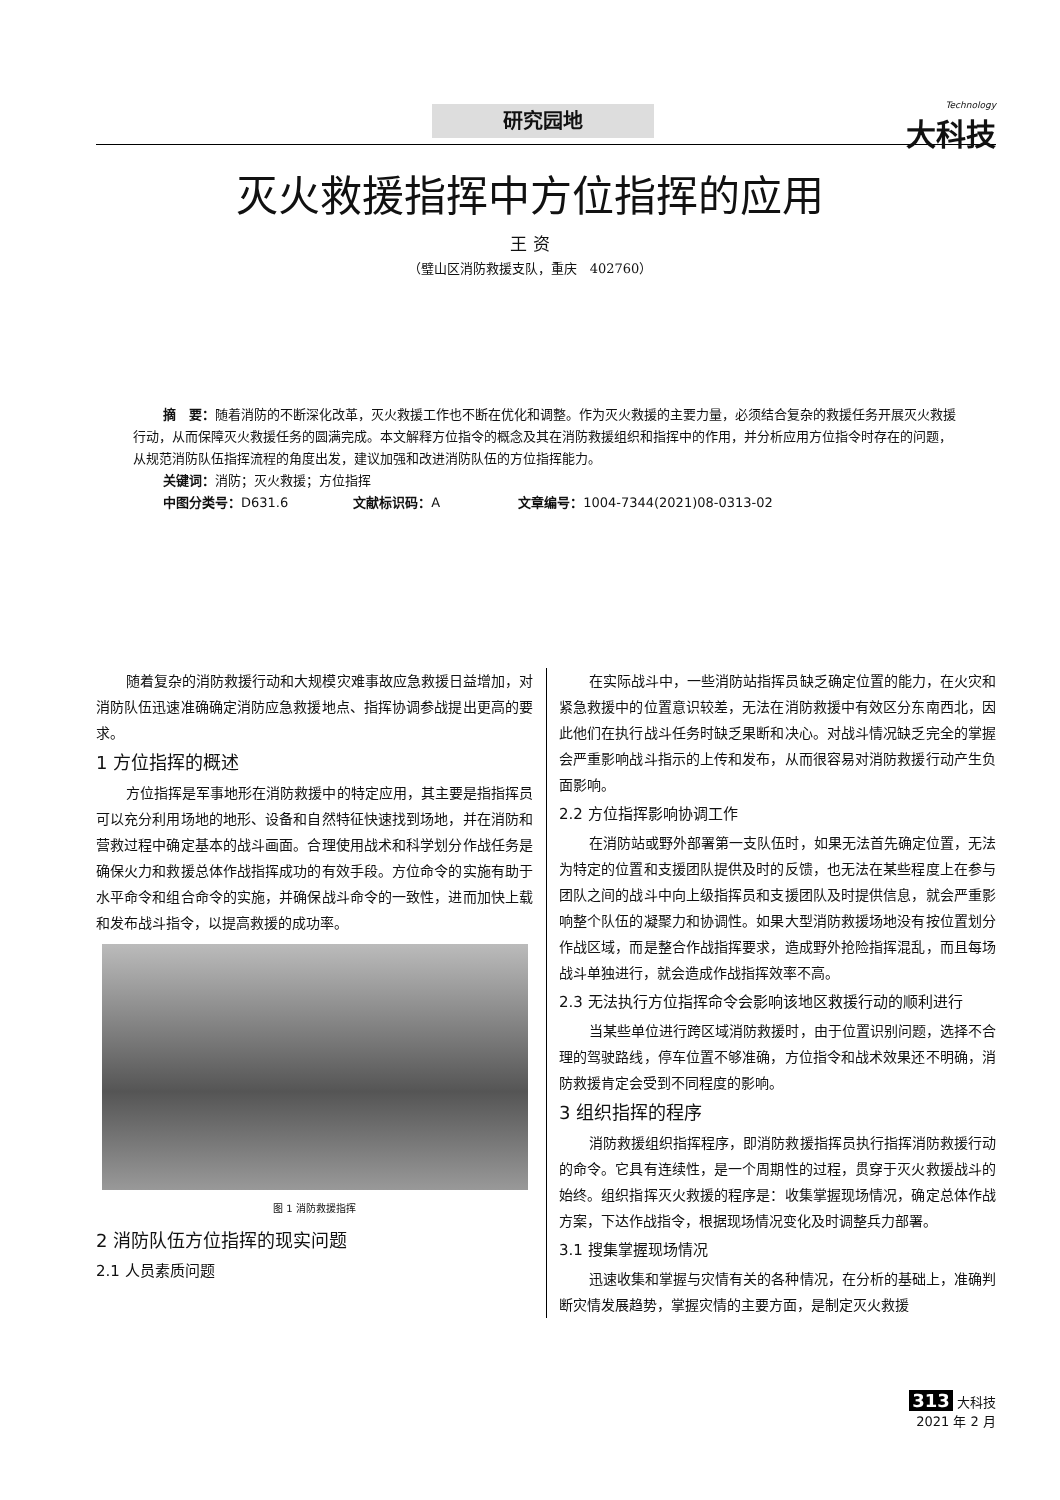研究园地 Technology
大科技
灭火救援指挥中方位指挥的应用
王 资
（璧山区消防救援支队，重庆　402760）
摘　要：随着消防的不断深化改革，灭火救援工作也不断在优化和调整。作为灭火救援的主要力量，必须结合复杂的救援任务开展灭火救援行动，从而保障灭火救援任务的圆满完成。本文解释方位指令的概念及其在消防救援组织和指挥中的作用，并分析应用方位指令时存在的问题，从规范消防队伍指挥流程的角度出发，建议加强和改进消防队伍的方位指挥能力。
关键词：消防；灭火救援；方位指挥
中图分类号：D631.6　　　　　文献标识码：A　　　　　　文章编号：1004-7344(2021)08-0313-02
随着复杂的消防救援行动和大规模灾难事故应急救援日益增加，对消防队伍迅速准确确定消防应急救援地点、指挥协调参战提出更高的要求。
1 方位指挥的概述
方位指挥是军事地形在消防救援中的特定应用，其主要是指指挥员可以充分利用场地的地形、设备和自然特征快速找到场地，并在消防和营救过程中确定基本的战斗画面。合理使用战术和科学划分作战任务是确保火力和救援总体作战指挥成功的有效手段。方位命令的实施有助于水平命令和组合命令的实施，并确保战斗命令的一致性，进而加快上载和发布战斗指令，以提高救援的成功率。
图 1 消防救援指挥
2 消防队伍方位指挥的现实问题
2.1 人员素质问题
在实际战斗中，一些消防站指挥员缺乏确定位置的能力，在火灾和紧急救援中的位置意识较差，无法在消防救援中有效区分东南西北，因此他们在执行战斗任务时缺乏果断和决心。对战斗情况缺乏完全的掌握会严重影响战斗指示的上传和发布，从而很容易对消防救援行动产生负面影响。
2.2 方位指挥影响协调工作
在消防站或野外部署第一支队伍时，如果无法首先确定位置，无法为特定的位置和支援团队提供及时的反馈，也无法在某些程度上在参与团队之间的战斗中向上级指挥员和支援团队及时提供信息，就会严重影响整个队伍的凝聚力和协调性。如果大型消防救援场地没有按位置划分作战区域，而是整合作战指挥要求，造成野外抢险指挥混乱，而且每场战斗单独进行，就会造成作战指挥效率不高。
2.3 无法执行方位指挥命令会影响该地区救援行动的顺利进行
当某些单位进行跨区域消防救援时，由于位置识别问题，选择不合理的驾驶路线，停车位置不够准确，方位指令和战术效果还不明确，消防救援肯定会受到不同程度的影响。
3 组织指挥的程序
消防救援组织指挥程序，即消防救援指挥员执行指挥消防救援行动的命令。它具有连续性，是一个周期性的过程，贯穿于灭火救援战斗的始终。组织指挥灭火救援的程序是：收集掌握现场情况，确定总体作战方案，下达作战指令，根据现场情况变化及时调整兵力部署。
3.1 搜集掌握现场情况
迅速收集和掌握与灾情有关的各种情况，在分析的基础上，准确判断灾情发展趋势，掌握灾情的主要方面，是制定灭火救援
313 大科技
2021 年 2 月